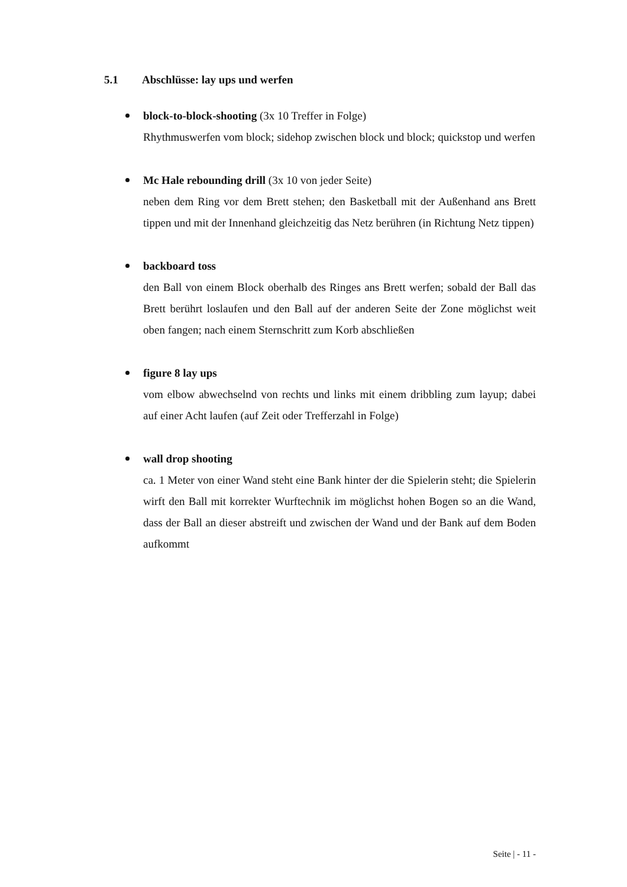5.1 Abschlüsse: lay ups und werfen
block-to-block-shooting (3x 10 Treffer in Folge)
Rhythmuswerfen vom block; sidehop zwischen block und block; quickstop und werfen
Mc Hale rebounding drill (3x 10 von jeder Seite)
neben dem Ring vor dem Brett stehen; den Basketball mit der Außenhand ans Brett tippen und mit der Innenhand gleichzeitig das Netz berühren (in Richtung Netz tippen)
backboard toss
den Ball von einem Block oberhalb des Ringes ans Brett werfen; sobald der Ball das Brett berührt loslaufen und den Ball auf der anderen Seite der Zone möglichst weit oben fangen; nach einem Sternschritt zum Korb abschließen
figure 8 lay ups
vom elbow abwechselnd von rechts und links mit einem dribbling zum layup; dabei auf einer Acht laufen (auf Zeit oder Trefferzahl in Folge)
wall drop shooting
ca. 1 Meter von einer Wand steht eine Bank hinter der die Spielerin steht; die Spielerin wirft den Ball mit korrekter Wurftechnik im möglichst hohen Bogen so an die Wand, dass der Ball an dieser abstreift und zwischen der Wand und der Bank auf dem Boden aufkommt
Seite | - 11 -